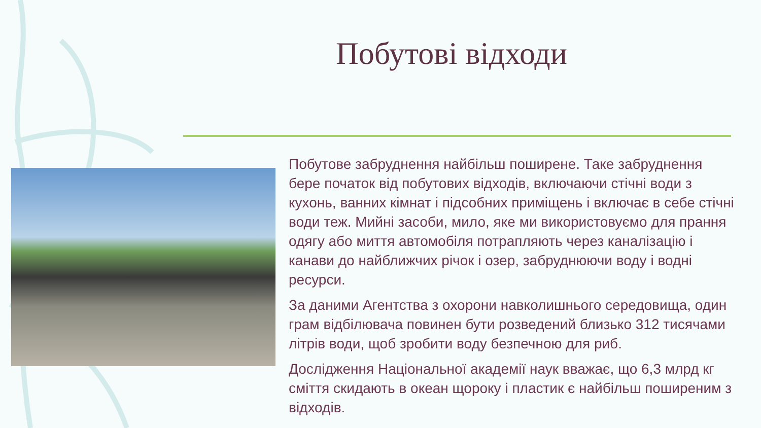Побутові відходи
Побутове забруднення найбільш поширене. Таке забруднення бере початок від побутових відходів, включаючи стічні води з кухонь, ванних кімнат і підсобних приміщень і включає в себе стічні води теж. Мийні засоби, мило, яке ми використовуємо для прання одягу або миття автомобіля потрапляють через каналізацію і канави до найближчих річок і озер, забруднюючи воду і водні ресурси.
За даними Агентства з охорони навколишнього середовища, один грам відбілювача повинен бути розведений близько 312 тисячами літрів води, щоб зробити воду безпечною для риб.
Дослідження Національної академії наук вважає, що 6,3 млрд кг сміття скидають в океан щороку і пластик є найбільш поширеним з відходів.